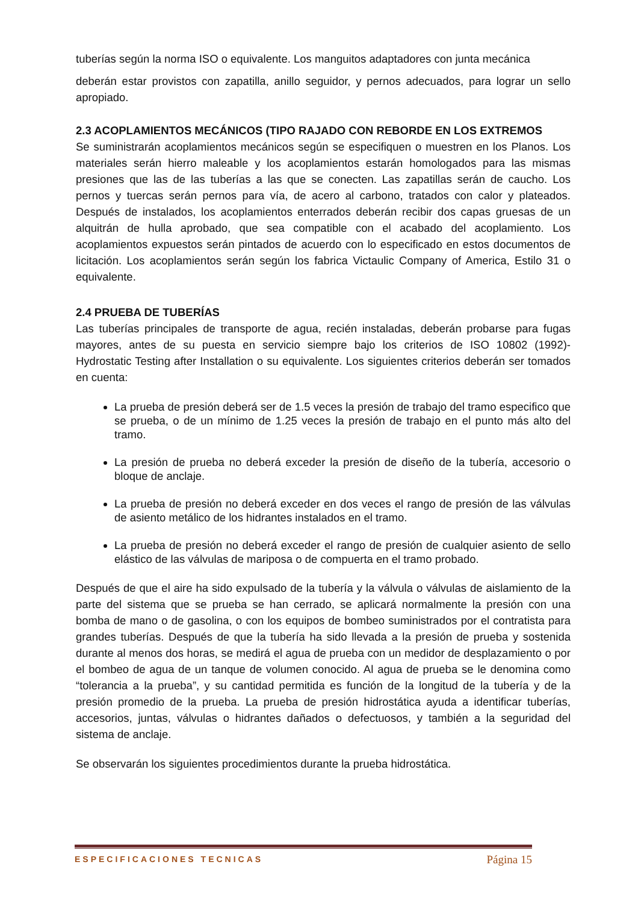tuberías según la norma ISO o equivalente. Los manguitos adaptadores con junta mecánica
deberán estar provistos con zapatilla, anillo seguidor, y pernos adecuados, para lograr un sello apropiado.
2.3 ACOPLAMIENTOS MECÁNICOS (TIPO RAJADO CON REBORDE EN LOS EXTREMOS
Se suministrarán acoplamientos mecánicos según se especifiquen o muestren en los Planos. Los materiales serán hierro maleable y los acoplamientos estarán homologados para las mismas presiones que las de las tuberías a las que se conecten. Las zapatillas serán de caucho. Los pernos y tuercas serán pernos para vía, de acero al carbono, tratados con calor y plateados. Después de instalados, los acoplamientos enterrados deberán recibir dos capas gruesas de un alquitrán de hulla aprobado, que sea compatible con el acabado del acoplamiento. Los acoplamientos expuestos serán pintados de acuerdo con lo especificado en estos documentos de licitación. Los acoplamientos serán según los fabrica Victaulic Company of America, Estilo 31 o equivalente.
2.4 PRUEBA DE TUBERÍAS
Las tuberías principales de transporte de agua, recién instaladas, deberán probarse para fugas mayores, antes de su puesta en servicio siempre bajo los criterios de ISO 10802 (1992)- Hydrostatic Testing after Installation o su equivalente. Los siguientes criterios deberán ser tomados en cuenta:
La prueba de presión deberá ser de 1.5 veces la presión de trabajo del tramo especifico que se prueba, o de un mínimo de 1.25 veces la presión de trabajo en el punto más alto del tramo.
La presión de prueba no deberá exceder la presión de diseño de la tubería, accesorio o bloque de anclaje.
La prueba de presión no deberá exceder en dos veces el rango de presión de las válvulas de asiento metálico de los hidrantes instalados en el tramo.
La prueba de presión no deberá exceder el rango de presión de cualquier asiento de sello elástico de las válvulas de mariposa o de compuerta en el tramo probado.
Después de que el aire ha sido expulsado de la tubería y la válvula o válvulas de aislamiento de la parte del sistema que se prueba se han cerrado, se aplicará normalmente la presión con una bomba de mano o de gasolina, o con los equipos de bombeo suministrados por el contratista para grandes tuberías. Después de que la tubería ha sido llevada a la presión de prueba y sostenida durante al menos dos horas, se medirá el agua de prueba con un medidor de desplazamiento o por el bombeo de agua de un tanque de volumen conocido. Al agua de prueba se le denomina como “tolerancia a la prueba”, y su cantidad permitida es función de la longitud de la tubería y de la presión promedio de la prueba. La prueba de presión hidrostática ayuda a identificar tuberías, accesorios, juntas, válvulas o hidrantes dañados o defectuosos, y también a la seguridad del sistema de anclaje.
Se observarán los siguientes procedimientos durante la prueba hidrostática.
ESPECIFICACIONES TECNICAS Página 15